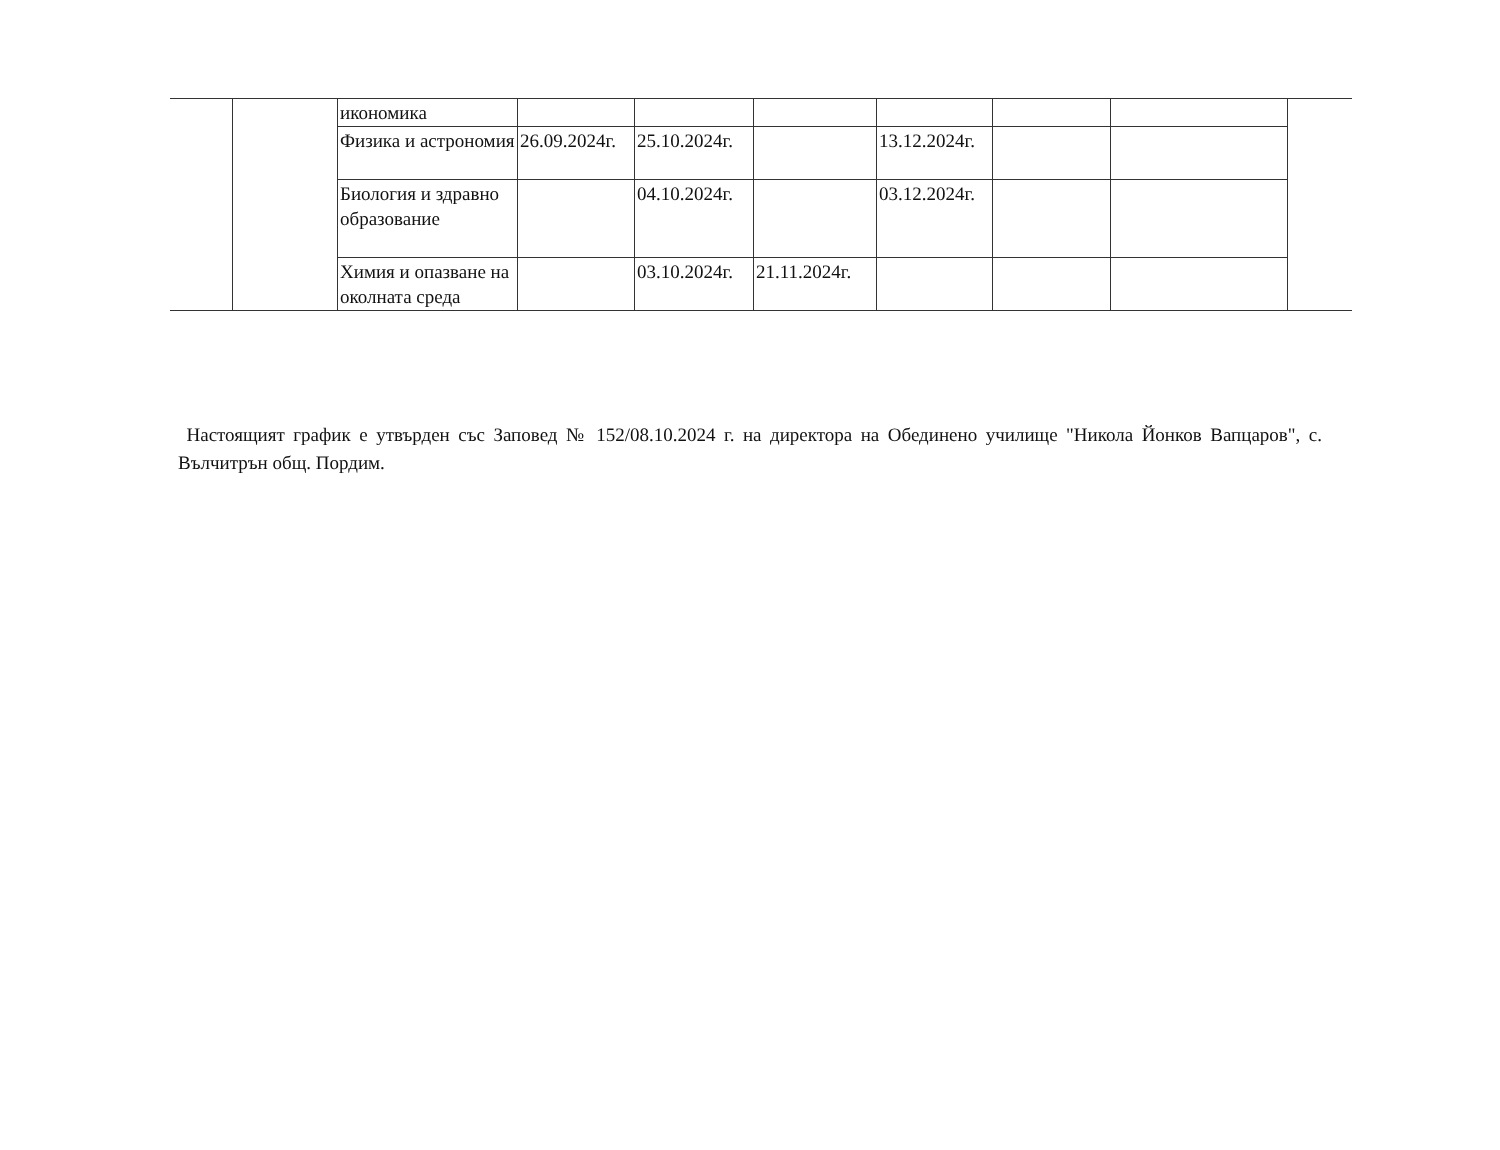| | | икономика | | | | | | | |
| | | Физика и астрономия | 26.09.2024г. | 25.10.2024г. | | 13.12.2024г. | | | |
| | | Биология и здравно образование | | 04.10.2024г. | | 03.12.2024г. | | | |
| | | Химия и опазване на околната среда | | 03.10.2024г. | 21.11.2024г. | | | | |
Настоящият график е утвърден със Заповед № 152/08.10.2024 г. на директора на Обединено училище "Никола Йонков Вапцаров", с. Вълчитрън общ. Пордим.